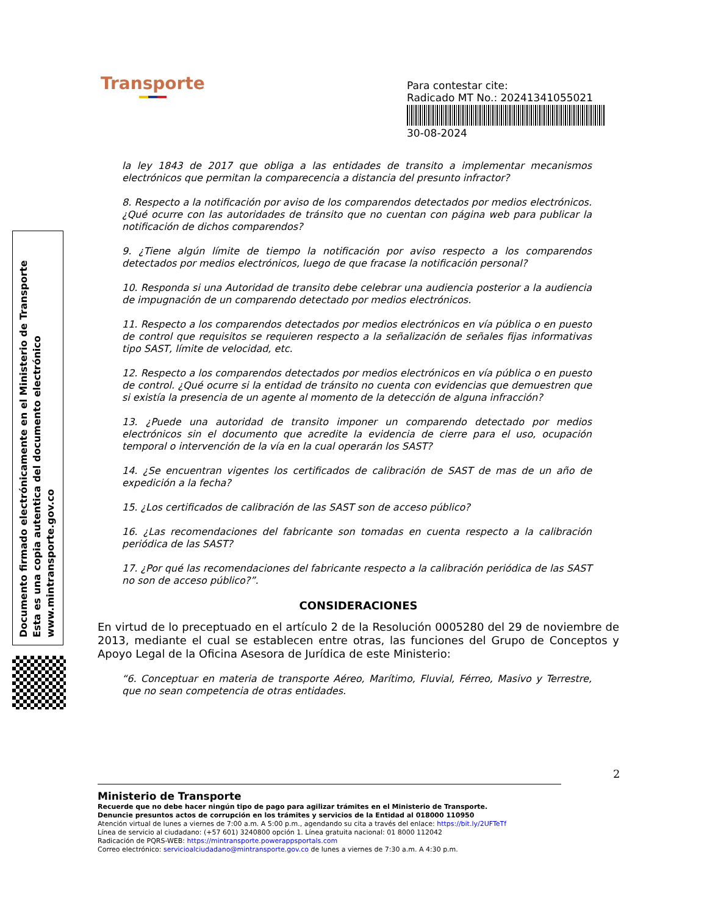Transporte
Para contestar cite:
Radicado MT No.: 20241341055021
30-08-2024
Documento firmado electrónicamente en el Ministerio de Transporte
Esta es una copia autentica del documento electrónico
www.mintransporte.gov.co
la ley 1843 de 2017 que obliga a las entidades de transito a implementar mecanismos electrónicos que permitan la comparecencia a distancia del presunto infractor?
8. Respecto a la notificación por aviso de los comparendos detectados por medios electrónicos. ¿Qué ocurre con las autoridades de tránsito que no cuentan con página web para publicar la notificación de dichos comparendos?
9. ¿Tiene algún límite de tiempo la notificación por aviso respecto a los comparendos detectados por medios electrónicos, luego de que fracase la notificación personal?
10. Responda si una Autoridad de transito debe celebrar una audiencia posterior a la audiencia de impugnación de un comparendo detectado por medios electrónicos.
11. Respecto a los comparendos detectados por medios electrónicos en vía pública o en puesto de control que requisitos se requieren respecto a la señalización de señales fijas informativas tipo SAST, límite de velocidad, etc.
12. Respecto a los comparendos detectados por medios electrónicos en vía pública o en puesto de control. ¿Qué ocurre si la entidad de tránsito no cuenta con evidencias que demuestren que si existía la presencia de un agente al momento de la detección de alguna infracción?
13. ¿Puede una autoridad de transito imponer un comparendo detectado por medios electrónicos sin el documento que acredite la evidencia de cierre para el uso, ocupación temporal o intervención de la vía en la cual operarán los SAST?
14. ¿Se encuentran vigentes los certificados de calibración de SAST de mas de un año de expedición a la fecha?
15. ¿Los certificados de calibración de las SAST son de acceso público?
16. ¿Las recomendaciones del fabricante son tomadas en cuenta respecto a la calibración periódica de las SAST?
17. ¿Por qué las recomendaciones del fabricante respecto a la calibración periódica de las SAST no son de acceso público?”.
CONSIDERACIONES
En virtud de lo preceptuado en el artículo 2 de la Resolución 0005280 del 29 de noviembre de 2013, mediante el cual se establecen entre otras, las funciones del Grupo de Conceptos y Apoyo Legal de la Oficina Asesora de Jurídica de este Ministerio:
“6. Conceptuar en materia de transporte Aéreo, Marítimo, Fluvial, Férreo, Masivo y Terrestre, que no sean competencia de otras entidades.
2
Ministerio de Transporte
Recuerde que no debe hacer ningún tipo de pago para agilizar trámites en el Ministerio de Transporte.
Denuncie presuntos actos de corrupción en los trámites y servicios de la Entidad al 018000 110950
Atención virtual de lunes a viernes de 7:00 a.m. A 5:00 p.m., agendando su cita a través del enlace: https://bit.ly/2UFTeTf
Línea de servicio al ciudadano: (+57 601) 3240800 opción 1. Línea gratuita nacional: 01 8000 112042
Radicación de PQRS-WEB: https://mintransporte.powerappsportals.com
Correo electrónico: servicioalciudadano@mintransporte.gov.co de lunes a viernes de 7:30 a.m. A 4:30 p.m.